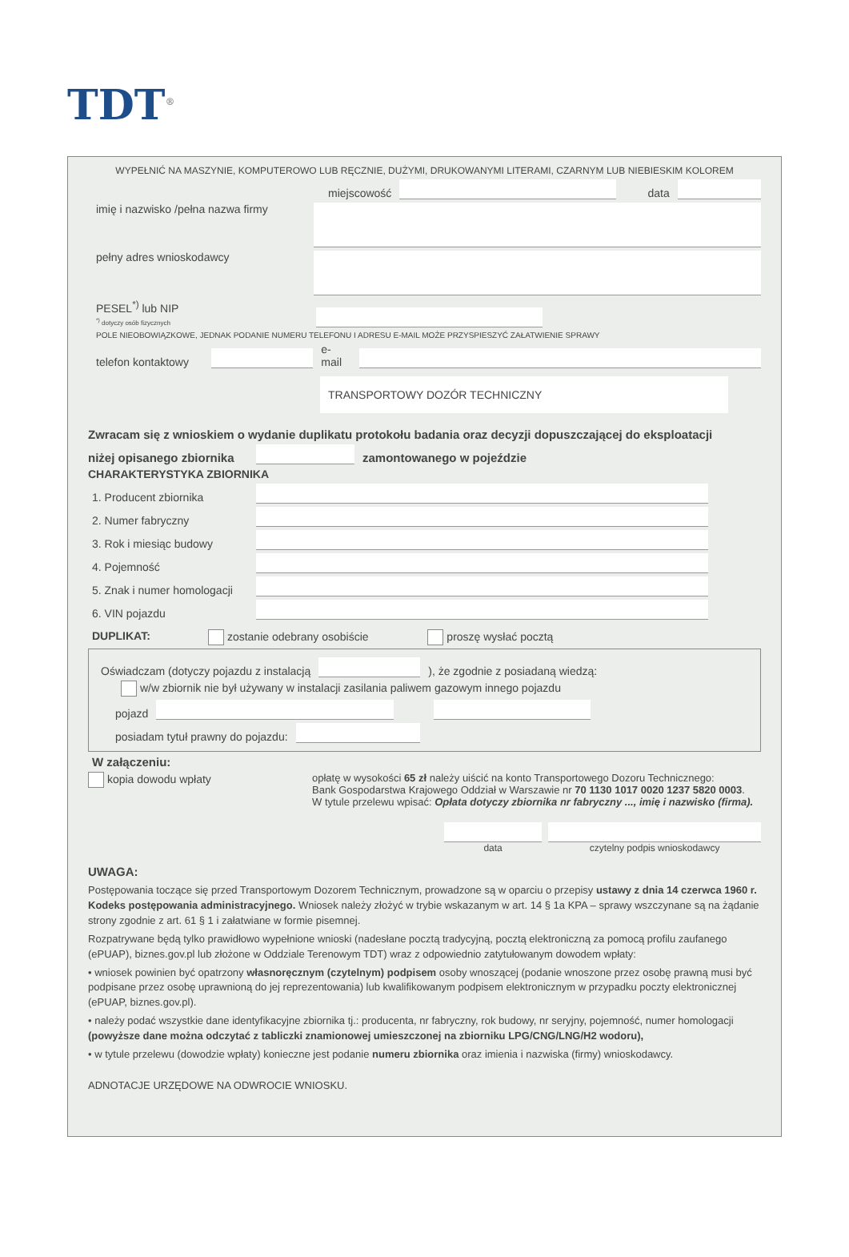TDT<sup>®</sup>
WYPEŁNIĆ NA MASZYNIE, KOMPUTEROWO LUB RĘCZNIE, DUŻYMI, DRUKOWANYMI LITERAMI, CZARNYM LUB NIEBIESKIM KOLOREM
miejscowość
data
imię i nazwisko /pełna nazwa firmy
pełny adres wnioskodawcy
PESEL<sup>*)</sup> lub NIP
<sup>*)</sup> dotyczy osób fizycznych
POLE NIEOBOWIĄZKOWE, JEDNAK PODANIE NUMERU TELEFONU I ADRESU E-MAIL MOŻE PRZYSPIESZYĆ ZAŁATWIENIE SPRAWY
telefon kontaktowy
e-mail
TRANSPORTOWY DOZÓR TECHNICZNY
Zwracam się z wnioskiem o wydanie duplikatu protokołu badania oraz decyzji dopuszczającej do eksploatacji
niżej opisanego zbiornika
zamontowanego w pojeździe
CHARAKTERYSTYKA ZBIORNIKA
1. Producent zbiornika
2. Numer fabryczny
3. Rok i miesiąc budowy
4. Pojemność
5. Znak i numer homologacji
6. VIN pojazdu
DUPLIKAT: zostanie odebrany osobiście proszę wysłać pocztą
Oświadczam (dotyczy pojazdu z instalacją
), że zgodnie z posiadaną wiedzą:
w/w zbiornik nie był używany w instalacji zasilania paliwem gazowym innego pojazdu
pojazd
posiadam tytuł prawny do pojazdu:
W załączeniu:
kopia dowodu wpłaty opłatę w wysokości 65 zł należy uiścić na konto Transportowego Dozoru Technicznego:
Bank Gospodarstwa Krajowego Oddział w Warszawie nr 70 1130 1017 0020 1237 5820 0003.
W tytule przelewu wpisać: Opłata dotyczy zbiornika nr fabryczny ..., imię i nazwisko (firma).
data czytelny podpis wnioskodawcy
UWAGA:
Postępowania toczące się przed Transportowym Dozorem Technicznym, prowadzone są w oparciu o przepisy ustawy z dnia 14 czerwca 1960 r. Kodeks postępowania administracyjnego. Wniosek należy złożyć w trybie wskazanym w art. 14 § 1a KPA – sprawy wszczynane są na żądanie strony zgodnie z art. 61 § 1 i załatwiane w formie pisemnej.
Rozpatrywane będą tylko prawidłowo wypełnione wnioski (nadesłane pocztą tradycyjną, pocztą elektroniczną za pomocą profilu zaufanego (ePUAP), biznes.gov.pl lub złożone w Oddziale Terenowym TDT) wraz z odpowiednio zatytułowanym dowodem wpłaty:
• wniosek powinien być opatrzony własnoręcznym (czytelnym) podpisem osoby wnoszącej (podanie wnoszone przez osobę prawną musi być podpisane przez osobę uprawnioną do jej reprezentowania) lub kwalifikowanym podpisem elektronicznym w przypadku poczty elektronicznej (ePUAP, biznes.gov.pl).
• należy podać wszystkie dane identyfikacyjne zbiornika tj.: producenta, nr fabryczny, rok budowy, nr seryjny, pojemność, numer homologacji (powyższe dane można odczytać z tabliczki znamionowej umieszczonej na zbiorniku LPG/CNG/LNG/H2 wodoru),
• w tytule przelewu (dowodzie wpłaty) konieczne jest podanie numeru zbiornika oraz imienia i nazwiska (firmy) wnioskodawcy.
ADNOTACJE URZĘDOWE NA ODWROCIE WNIOSKU.